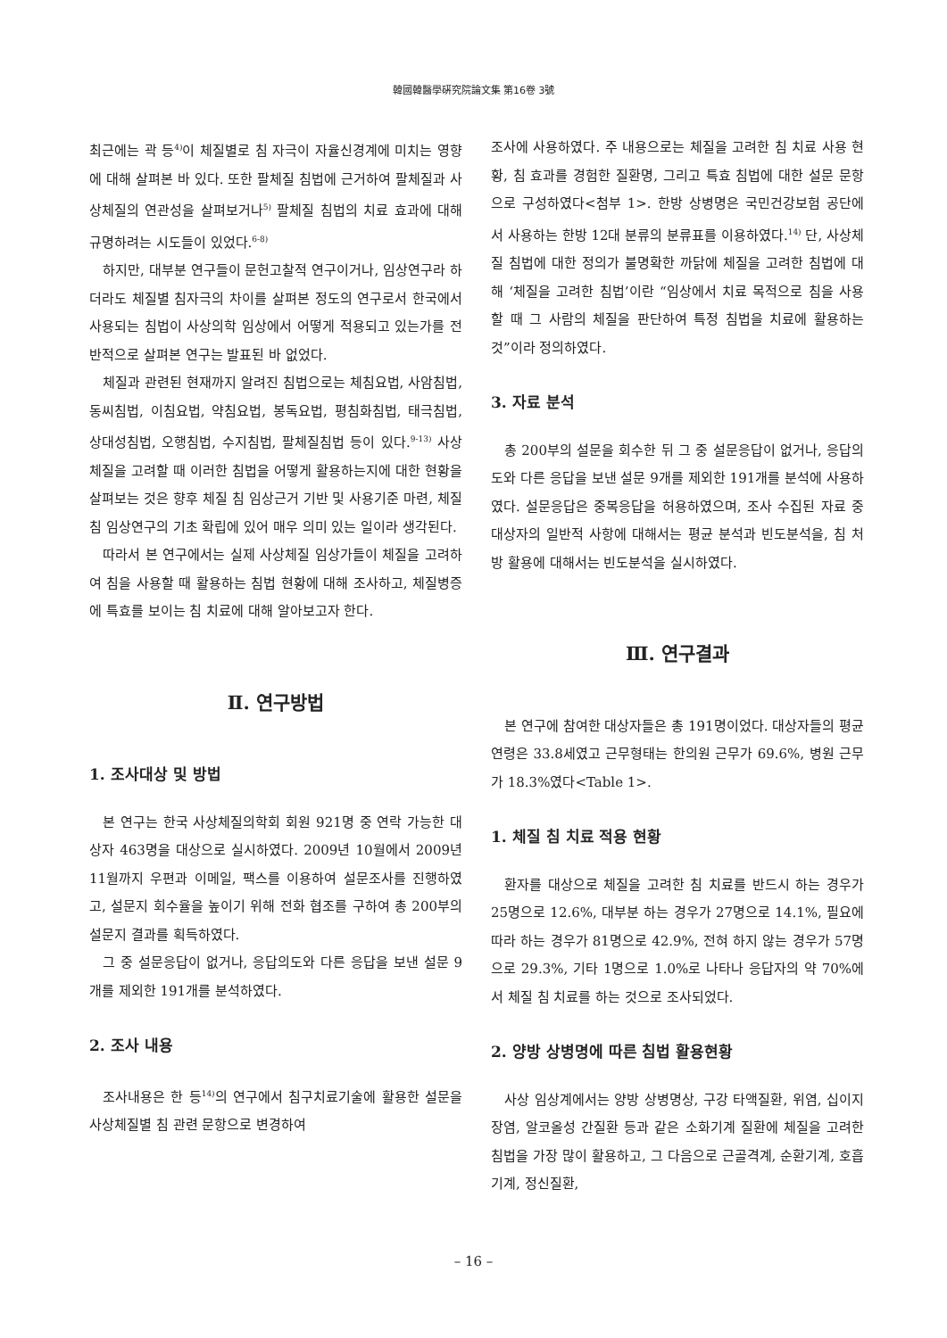韓國韓醫學硏究院論文集 第16卷 3號
최근에는 곽 등<sup>4)</sup>이 체질별로 침 자극이 자율신경계에 미치는 영향에 대해 살펴본 바 있다. 또한 팔체질 침법에 근거하여 팔체질과 사상체질의 연관성을 살펴보거나<sup>5)</sup> 팔체질 침법의 치료 효과에 대해 규명하려는 시도들이 있었다.<sup>6-8)</sup>
하지만, 대부분 연구들이 문헌고찰적 연구이거나, 임상연구라 하더라도 체질별 침자극의 차이를 살펴본 정도의 연구로서 한국에서 사용되는 침법이 사상의학 임상에서 어떻게 적용되고 있는가를 전반적으로 살펴본 연구는 발표된 바 없었다.
체질과 관련된 현재까지 알려진 침법으로는 체침요법, 사암침법, 동씨침법, 이침요법, 약침요법, 봉독요법, 평침화침법, 태극침법, 상대성침법, 오행침법, 수지침법, 팔체질침법 등이 있다.<sup>9-13)</sup> 사상체질을 고려할 때 이러한 침법을 어떻게 활용하는지에 대한 현황을 살펴보는 것은 향후 체질 침 임상근거 기반 및 사용기준 마련, 체질 침 임상연구의 기초 확립에 있어 매우 의미 있는 일이라 생각된다.
따라서 본 연구에서는 실제 사상체질 임상가들이 체질을 고려하여 침을 사용할 때 활용하는 침법 현황에 대해 조사하고, 체질병증에 특효를 보이는 침 치료에 대해 알아보고자 한다.
Ⅱ. 연구방법
1. 조사대상 및 방법
본 연구는 한국 사상체질의학회 회원 921명 중 연락 가능한 대상자 463명을 대상으로 실시하였다. 2009년 10월에서 2009년 11월까지 우편과 이메일, 팩스를 이용하여 설문조사를 진행하였고, 설문지 회수율을 높이기 위해 전화 협조를 구하여 총 200부의 설문지 결과를 획득하였다.
그 중 설문응답이 없거나, 응답의도와 다른 응답을 보낸 설문 9개를 제외한 191개를 분석하였다.
2. 조사 내용
조사내용은 한 등<sup>14)</sup>의 연구에서 침구치료기술에 활용한 설문을 사상체질별 침 관련 문항으로 변경하여
조사에 사용하였다. 주 내용으로는 체질을 고려한 침 치료 사용 현황, 침 효과를 경험한 질환명, 그리고 특효 침법에 대한 설문 문항으로 구성하였다<첨부 1>. 한방 상병명은 국민건강보험 공단에서 사용하는 한방 12대 분류의 분류표를 이용하였다.<sup>14)</sup> 단, 사상체질 침법에 대한 정의가 불명확한 까닭에 체질을 고려한 침법에 대해 ‘체질을 고려한 침법’이란 “임상에서 치료 목적으로 침을 사용할 때 그 사람의 체질을 판단하여 특정 침법을 치료에 활용하는 것”이라 정의하였다.
3. 자료 분석
총 200부의 설문을 회수한 뒤 그 중 설문응답이 없거나, 응답의도와 다른 응답을 보낸 설문 9개를 제외한 191개를 분석에 사용하였다. 설문응답은 중복응답을 허용하였으며, 조사 수집된 자료 중 대상자의 일반적 사항에 대해서는 평균 분석과 빈도분석을, 침 처방 활용에 대해서는 빈도분석을 실시하였다.
Ⅲ. 연구결과
본 연구에 참여한 대상자들은 총 191명이었다. 대상자들의 평균 연령은 33.8세였고 근무형태는 한의원 근무가 69.6%, 병원 근무가 18.3%였다<Table 1>.
1. 체질 침 치료 적용 현황
환자를 대상으로 체질을 고려한 침 치료를 반드시 하는 경우가 25명으로 12.6%, 대부분 하는 경우가 27명으로 14.1%, 필요에 따라 하는 경우가 81명으로 42.9%, 전혀 하지 않는 경우가 57명으로 29.3%, 기타 1명으로 1.0%로 나타나 응답자의 약 70%에서 체질 침 치료를 하는 것으로 조사되었다.
2. 양방 상병명에 따른 침법 활용현황
사상 임상계에서는 양방 상병명상, 구강 타액질환, 위염, 십이지장염, 알코올성 간질환 등과 같은 소화기계 질환에 체질을 고려한 침법을 가장 많이 활용하고, 그 다음으로 근골격계, 순환기계, 호흡기계, 정신질환,
– 16 –